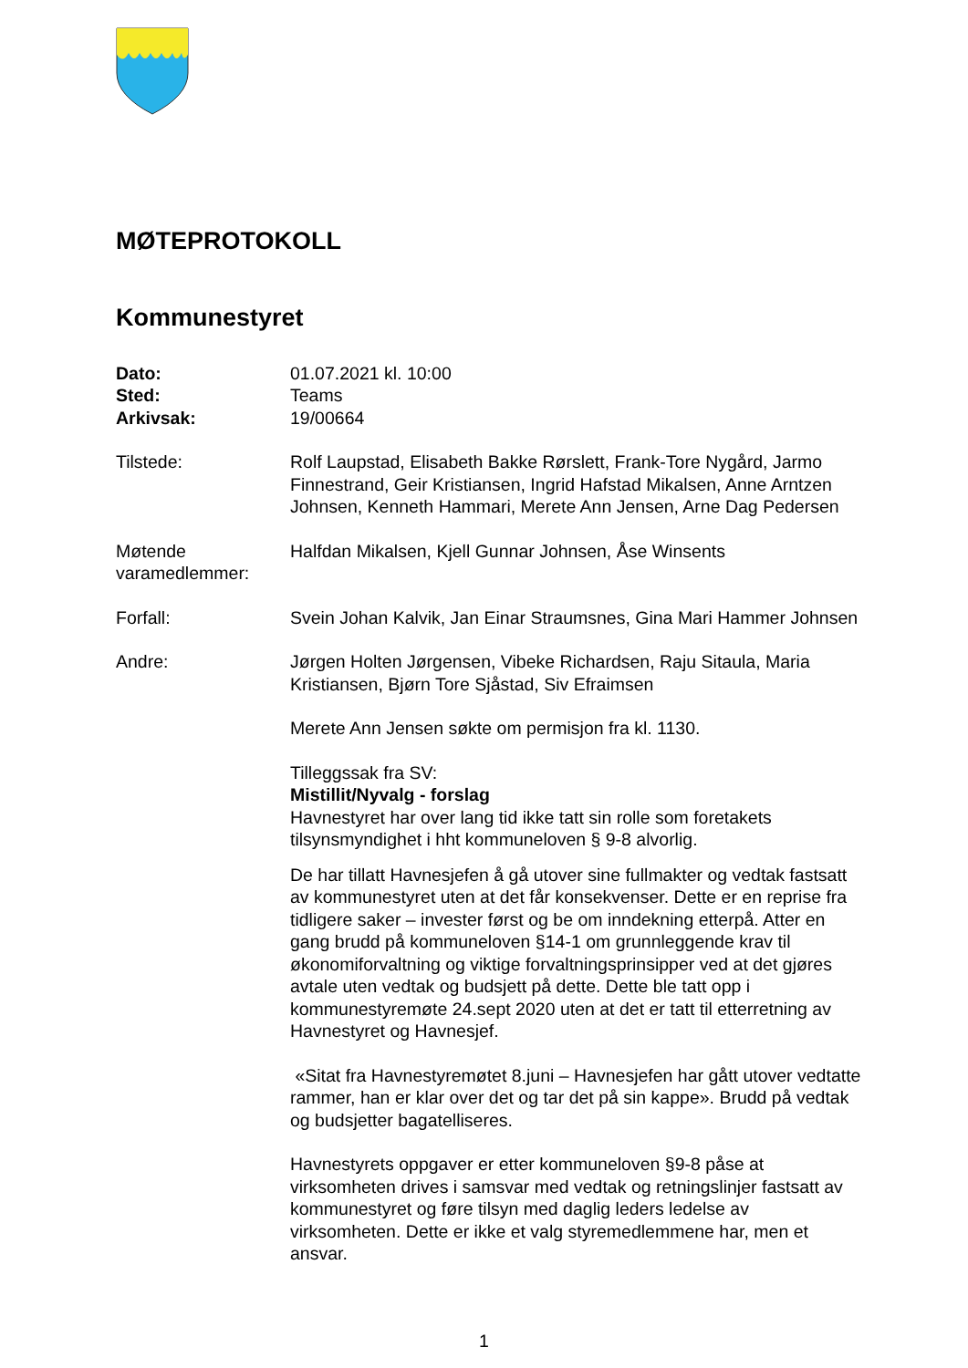MØTEPROTOKOLL
Kommunestyret
Dato: 01.07.2021 kl. 10:00
Sted: Teams
Arkivsak: 19/00664
Tilstede: Rolf Laupstad, Elisabeth Bakke Rørslett, Frank-Tore Nygård, Jarmo Finnestrand, Geir Kristiansen, Ingrid Hafstad Mikalsen, Anne Arntzen Johnsen, Kenneth Hammari, Merete Ann Jensen, Arne Dag Pedersen
Møtende varamedlemmer: Halfdan Mikalsen, Kjell Gunnar Johnsen, Åse Winsents
Forfall: Svein Johan Kalvik, Jan Einar Straumsnes, Gina Mari Hammer Johnsen
Andre: Jørgen Holten Jørgensen, Vibeke Richardsen, Raju Sitaula, Maria Kristiansen, Bjørn Tore Sjåstad, Siv Efraimsen
Merete Ann Jensen søkte om permisjon fra kl. 1130.
Tilleggssak fra SV:
Mistillit/Nyvalg - forslag
Havnestyret har over lang tid ikke tatt sin rolle som foretakets tilsynsmyndighet i hht kommuneloven § 9-8 alvorlig.
De har tillatt Havnesjefen å gå utover sine fullmakter og vedtak fastsatt av kommunestyret uten at det får konsekvenser. Dette er en reprise fra tidligere saker – invester først og be om inndekning etterpå. Atter en gang brudd på kommuneloven §14-1 om grunnleggende krav til økonomiforvaltning og viktige forvaltningsprinsipper ved at det gjøres avtale uten vedtak og budsjett på dette. Dette ble tatt opp i kommunestyremøte 24.sept 2020 uten at det er tatt til etterretning av Havnestyret og Havnesjef.
«Sitat fra Havnestyremøtet 8.juni – Havnesjefen har gått utover vedtatte rammer, han er klar over det og tar det på sin kappe». Brudd på vedtak og budsjetter bagatelliseres.
Havnestyrets oppgaver er etter kommuneloven §9-8 påse at virksomheten drives i samsvar med vedtak og retningslinjer fastsatt av kommunestyret og føre tilsyn med daglig leders ledelse av virksomheten. Dette er ikke et valg styremedlemmene har, men et ansvar.
1